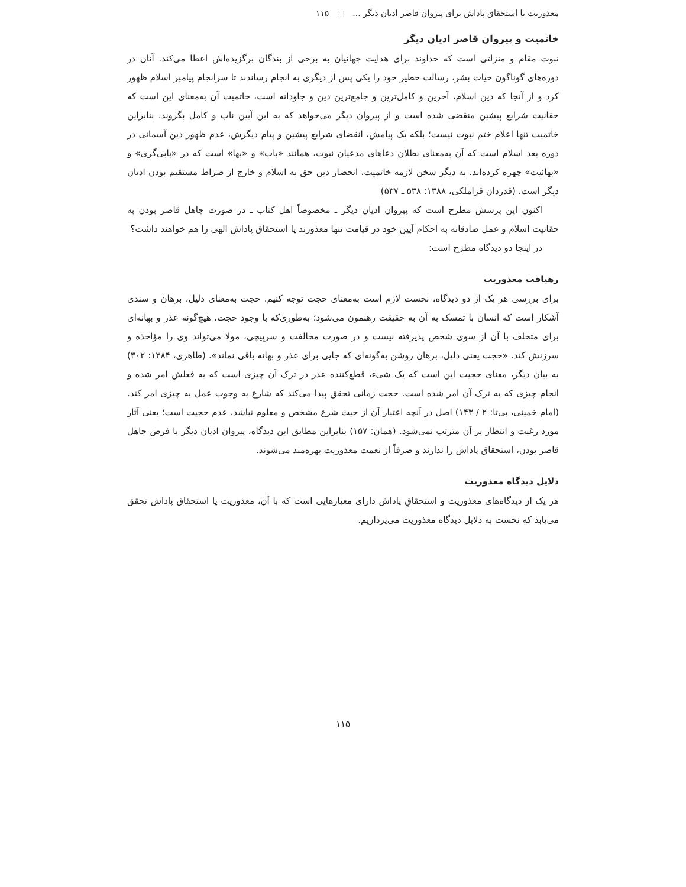معذوریت یا استحقاق پاداش برای پیروان قاصر ادیان دیگر ... □ ۱۱۵
خاتمیت و پیروان قاصر ادیان دیگر
نبوت مقام و منزلتی است که خداوند برای هدایت جهانیان به برخی از بندگان برگزیده‌اش اعطا می‌کند. آنان در دوره‌های گوناگون حیات بشر، رسالت خطیر خود را یکی پس از دیگری به انجام رساندند تا سرانجام پیامبر اسلام ظهور کرد و از آنجا که دین اسلام، آخرین و کامل‌ترین و جامع‌ترین دین و جاودانه است، خاتمیت آن به‌معنای این است که حقانیت شرایع پیشین منقضی شده است و از پیروان دیگر می‌خواهد که به این آیین ناب و کامل بگروند. بنابراین خاتمیت تنها اعلام ختم نبوت نیست؛ بلکه یک پیامش، انقضای شرایع پیشین و پیام دیگرش، عدم ظهور دین آسمانی در دوره بعد اسلام است که آن به‌معنای بطلان دعاهای مدعیان نبوت، همانند «باب» و «بها» است که در «بابی‌گری» و «بهائیت» چهره کرده‌اند. به دیگر سخن لازمه خاتمیت، انحصار دین حق به اسلام و خارج از صراط مستقیم بودن ادیان دیگر است. (قدردان قراملکی، ۱۳۸۸: ۵۳۸ ـ ۵۳۷)
اکنون این پرسش مطرح است که پیروان ادیان دیگر ـ مخصوصاً اهل کتاب ـ در صورت جاهل قاصر بودن به حقانیت اسلام و عمل صادقانه به احکام آیین خود در قیامت تنها معذورند یا استحقاق پاداش الهی را هم خواهند داشت؟
در اینجا دو دیدگاه مطرح است:
رهیافت معذوریت
برای بررسی هر یک از دو دیدگاه، نخست لازم است به‌معنای حجت توجه کنیم. حجت به‌معنای دلیل، برهان و سندی آشکار است که انسان با تمسک به آن به حقیقت رهنمون می‌شود؛ به‌طوری‌که با وجود حجت، هیچ‌گونه عذر و بهانه‌ای برای متخلف با آن از سوی شخص پذیرفته نیست و در صورت مخالفت و سرپیچی، مولا می‌تواند وی را مؤاخذه و سرزنش کند. «حجت یعنی دلیل، برهان روشن به‌گونه‌ای که جایی برای عذر و بهانه باقی نماند». (طاهری، ۱۳۸۴: ۳۰۲) به بیان دیگر، معنای حجیت این است که یک شیء، قطع‌کننده عذر در ترک آن چیزی است که به فعلش امر شده و انجام چیزی که به ترک آن امر شده است. حجت زمانی تحقق پیدا می‌کند که شارع به وجوب عمل به چیزی امر کند. (امام خمینی، بی‌تا: ۲ / ۱۴۳) اصل در آنچه اعتبار آن از حیث شرع مشخص و معلوم نباشد، عدم حجیت است؛ یعنی آثار مورد رغبت و انتظار بر آن مترتب نمی‌شود. (همان: ۱۵۷) بنابراین مطابق این دیدگاه، پیروان ادیان دیگر با فرض جاهل قاصر بودن، استحقاق پاداش را ندارند و صرفاً از نعمت معذوریت بهره‌مند می‌شوند.
دلایل دیدگاه معذوریت
هر یک از دیدگاه‌های معذوریت و استحقاقِ پاداش دارای معیارهایی است که با آن، معذوریت یا استحقاق پاداش تحقق می‌یابد که نخست به دلایل دیدگاه معذوریت می‌پردازیم.
۱۱۵